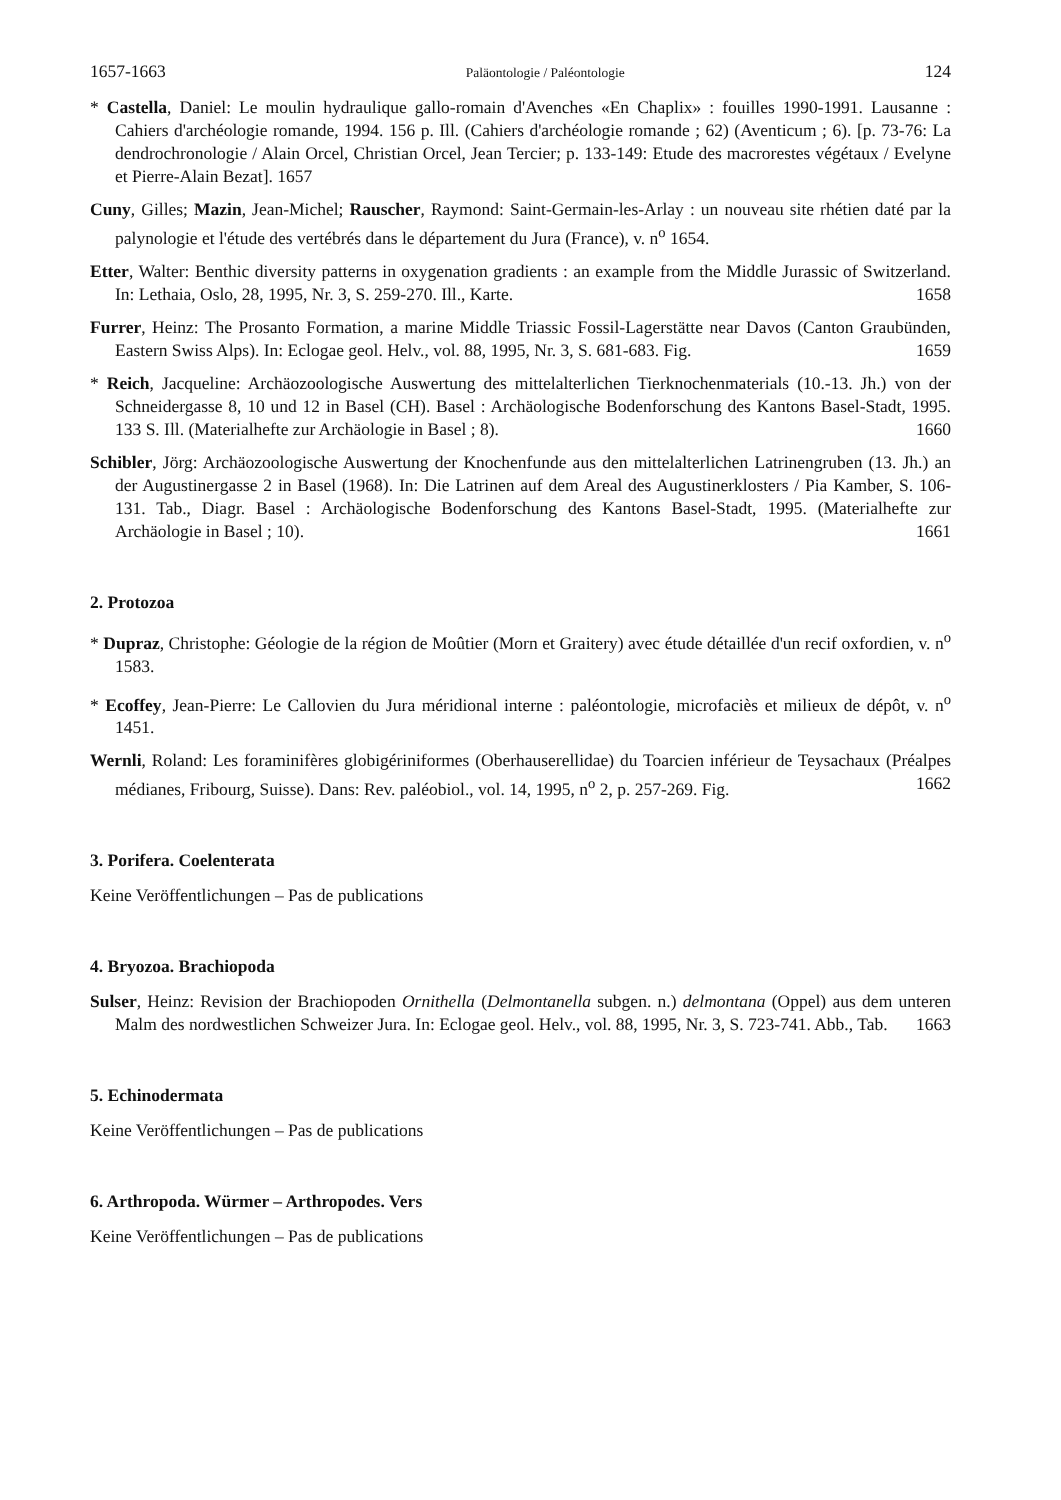1657-1663 Paläontologie / Paléontologie 124
* Castella, Daniel: Le moulin hydraulique gallo-romain d'Avenches «En Chaplix» : fouilles 1990-1991. Lausanne : Cahiers d'archéologie romande, 1994. 156 p. Ill. (Cahiers d'archéologie romande ; 62) (Aventicum ; 6). [p. 73-76: La dendrochronologie / Alain Orcel, Christian Orcel, Jean Tercier; p. 133-149: Etude des macrorestes végétaux / Evelyne et Pierre-Alain Bezat]. 1657
Cuny, Gilles; Mazin, Jean-Michel; Rauscher, Raymond: Saint-Germain-les-Arlay : un nouveau site rhétien daté par la palynologie et l'étude des vertébrés dans le département du Jura (France), v. n<sup>o</sup> 1654.
Etter, Walter: Benthic diversity patterns in oxygenation gradients : an example from the Middle Jurassic of Switzerland. In: Lethaia, Oslo, 28, 1995, Nr. 3, S. 259-270. Ill., Karte. 1658
Furrer, Heinz: The Prosanto Formation, a marine Middle Triassic Fossil-Lagerstätte near Davos (Canton Graubünden, Eastern Swiss Alps). In: Eclogae geol. Helv., vol. 88, 1995, Nr. 3, S. 681-683. Fig. 1659
* Reich, Jacqueline: Archäozoologische Auswertung des mittelalterlichen Tierknochenmaterials (10.-13. Jh.) von der Schneidergasse 8, 10 und 12 in Basel (CH). Basel : Archäologische Bodenforschung des Kantons Basel-Stadt, 1995. 133 S. Ill. (Materialhefte zur Archäologie in Basel ; 8). 1660
Schibler, Jörg: Archäozoologische Auswertung der Knochenfunde aus den mittelalterlichen Latrinengruben (13. Jh.) an der Augustinergasse 2 in Basel (1968). In: Die Latrinen auf dem Areal des Augustinerklosters / Pia Kamber, S. 106-131. Tab., Diagr. Basel : Archäologische Bodenforschung des Kantons Basel-Stadt, 1995. (Materialhefte zur Archäologie in Basel ; 10). 1661
2. Protozoa
* Dupraz, Christophe: Géologie de la région de Moûtier (Morn et Graitery) avec étude détaillée d'un recif oxfordien, v. n<sup>o</sup> 1583.
* Ecoffey, Jean-Pierre: Le Callovien du Jura méridional interne : paléontologie, microfaciès et milieux de dépôt, v. n<sup>o</sup> 1451.
Wernli, Roland: Les foraminifères globigériniformes (Oberhauserellidae) du Toarcien inférieur de Teysachaux (Préalpes médianes, Fribourg, Suisse). Dans: Rev. paléobiol., vol. 14, 1995, n<sup>o</sup> 2, p. 257-269. Fig. 1662
3. Porifera. Coelenterata
Keine Veröffentlichungen – Pas de publications
4. Bryozoa. Brachiopoda
Sulser, Heinz: Revision der Brachiopoden Ornithella (Delmontanella subgen. n.) delmontana (Oppel) aus dem unteren Malm des nordwestlichen Schweizer Jura. In: Eclogae geol. Helv., vol. 88, 1995, Nr. 3, S. 723-741. Abb., Tab. 1663
5. Echinodermata
Keine Veröffentlichungen – Pas de publications
6. Arthropoda. Würmer – Arthropodes. Vers
Keine Veröffentlichungen – Pas de publications